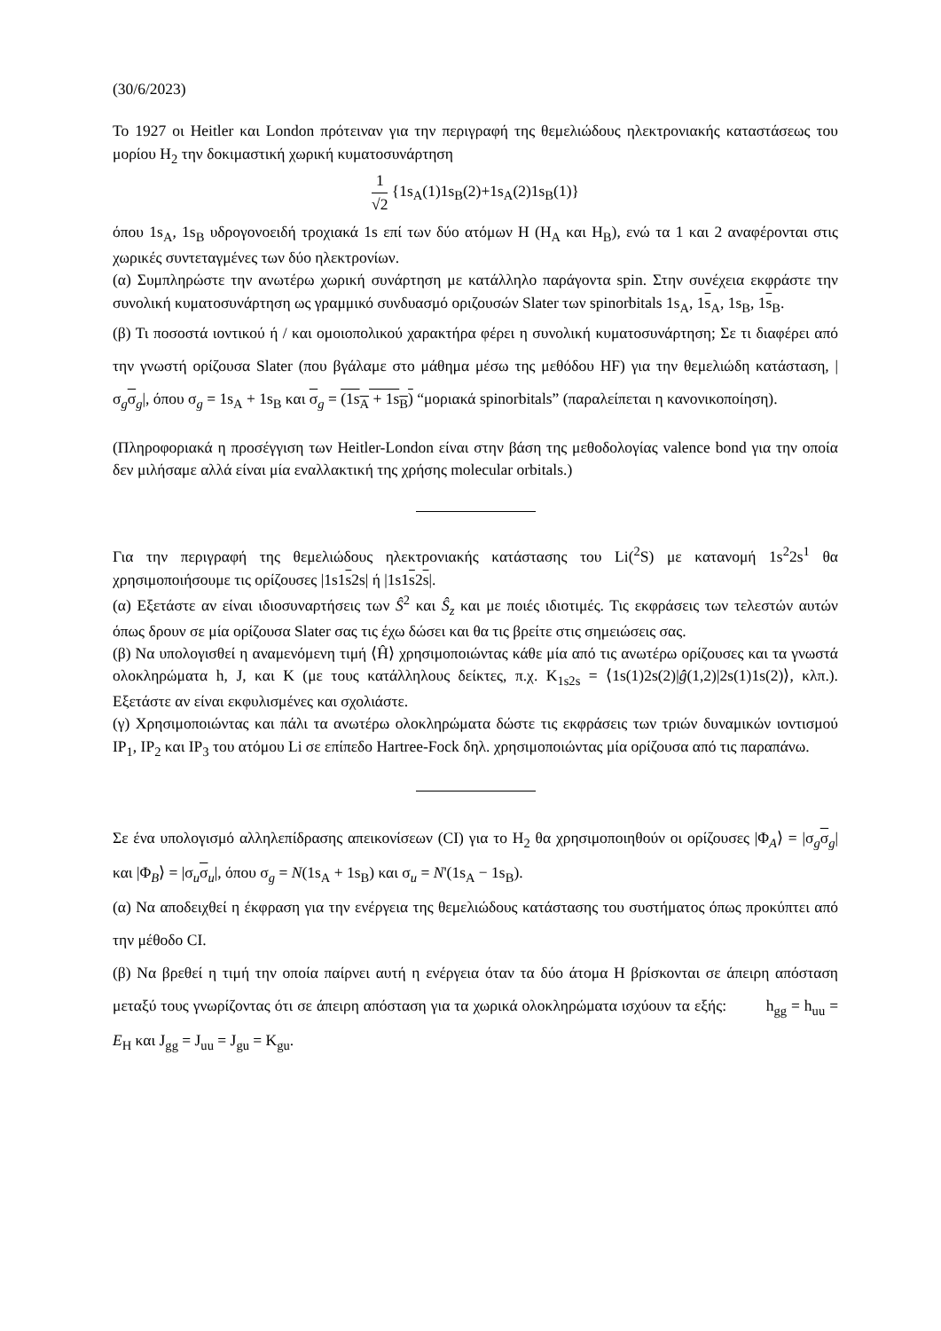(30/6/2023)
Το 1927 οι Heitler και London πρότειναν για την περιγραφή της θεμελιώδους ηλεκτρονιακής καταστάσεως του μορίου H<sub>2</sub> την δοκιμαστική χωρική κυματοσυνάρτηση
1 √2 {1s<sub>A</sub>(1)1s<sub>B</sub>(2)+1s<sub>A</sub>(2)1s<sub>B</sub>(1)}
όπου 1s<sub>A</sub>, 1s<sub>B</sub> υδρογονοειδή τροχιακά 1s επί των δύο ατόμων H (H<sub>A</sub> και H<sub>B</sub>), ενώ τα 1 και 2 αναφέρονται στις χωρικές συντεταγμένες των δύο ηλεκτρονίων.
(α) Συμπληρώστε την ανωτέρω χωρική συνάρτηση με κατάλληλο παράγοντα spin. Στην συνέχεια εκφράστε την συνολική κυματοσυνάρτηση ως γραμμικό συνδυασμό οριζουσών Slater των spinorbitals 1s<sub>A</sub>, 1s<sub>A</sub>, 1s<sub>B</sub>, 1s<sub>B</sub>.
(β) Τι ποσοστά ιοντικού ή / και ομοιοπολικού χαρακτήρα φέρει η συνολική κυματοσυνάρτηση; Σε τι διαφέρει από την γνωστή ορίζουσα Slater (που βγάλαμε στο μάθημα μέσω της μεθόδου HF) για την θεμελιώδη κατάσταση, |σ<sub>g</sub>σ<sub>g</sub>|, όπου σ<sub>g</sub> = 1s<sub>A</sub> + 1s<sub>B</sub> και σ<sub>g</sub> = (1s<sub>A</sub> + 1s<sub>B</sub>) “μοριακά spinorbitals” (παραλείπεται η κανονικοποίηση).
(Πληροφοριακά η προσέγγιση των Heitler-London είναι στην βάση της μεθοδολογίας valence bond για την οποία δεν μιλήσαμε αλλά είναι μία εναλλακτική της χρήσης molecular orbitals.)
Για την περιγραφή της θεμελιώδους ηλεκτρονιακής κατάστασης του Li(<sup>2</sup>S) με κατανομή 1s<sup>2</sup>2s<sup>1</sup> θα χρησιμοποιήσουμε τις ορίζουσες |1s1s2s| ή |1s1s2s|.
(α) Εξετάστε αν είναι ιδιοσυναρτήσεις των Ŝ<sup>2</sup> και Ŝ<sub>z</sub> και με ποιές ιδιοτιμές. Τις εκφράσεις των τελεστών αυτών όπως δρουν σε μία ορίζουσα Slater σας τις έχω δώσει και θα τις βρείτε στις σημειώσεις σας.
(β) Να υπολογισθεί η αναμενόμενη τιμή ⟨Ĥ⟩ χρησιμοποιώντας κάθε μία από τις ανωτέρω ορίζουσες και τα γνωστά ολοκληρώματα h, J, και K (με τους κατάλληλους δείκτες, π.χ. K<sub>1s2s</sub> = ⟨1s(1)2s(2)|ĝ(1,2)|2s(1)1s(2)⟩, κλπ.). Εξετάστε αν είναι εκφυλισμένες και σχολιάστε.
(γ) Χρησιμοποιώντας και πάλι τα ανωτέρω ολοκληρώματα δώστε τις εκφράσεις των τριών δυναμικών ιοντισμού IP<sub>1</sub>, IP<sub>2</sub> και IP<sub>3</sub> του ατόμου Li σε επίπεδο Hartree-Fock δηλ. χρησιμοποιώντας μία ορίζουσα από τις παραπάνω.
Σε ένα υπολογισμό αλληλεπίδρασης απεικονίσεων (CI) για το H<sub>2</sub> θα χρησιμοποιηθούν οι ορίζουσες |Φ<sub>A</sub>⟩ = |σ<sub>g</sub>σ<sub>g</sub>| και |Φ<sub>B</sub>⟩ = |σ<sub>u</sub>σ<sub>u</sub>|, όπου σ<sub>g</sub> = N(1s<sub>A</sub> + 1s<sub>B</sub>) και σ<sub>u</sub> = N'(1s<sub>A</sub> − 1s<sub>B</sub>).
(α) Να αποδειχθεί η έκφραση για την ενέργεια της θεμελιώδους κατάστασης του συστήματος όπως προκύπτει από την μέθοδο CI.
(β) Να βρεθεί η τιμή την οποία παίρνει αυτή η ενέργεια όταν τα δύο άτομα H βρίσκονται σε άπειρη απόσταση μεταξύ τους γνωρίζοντας ότι σε άπειρη απόσταση για τα χωρικά ολοκληρώματα ισχύουν τα εξής: h<sub>gg</sub> = h<sub>uu</sub> = E<sub>H</sub> και J<sub>gg</sub> = J<sub>uu</sub> = J<sub>gu</sub> = K<sub>gu</sub>.